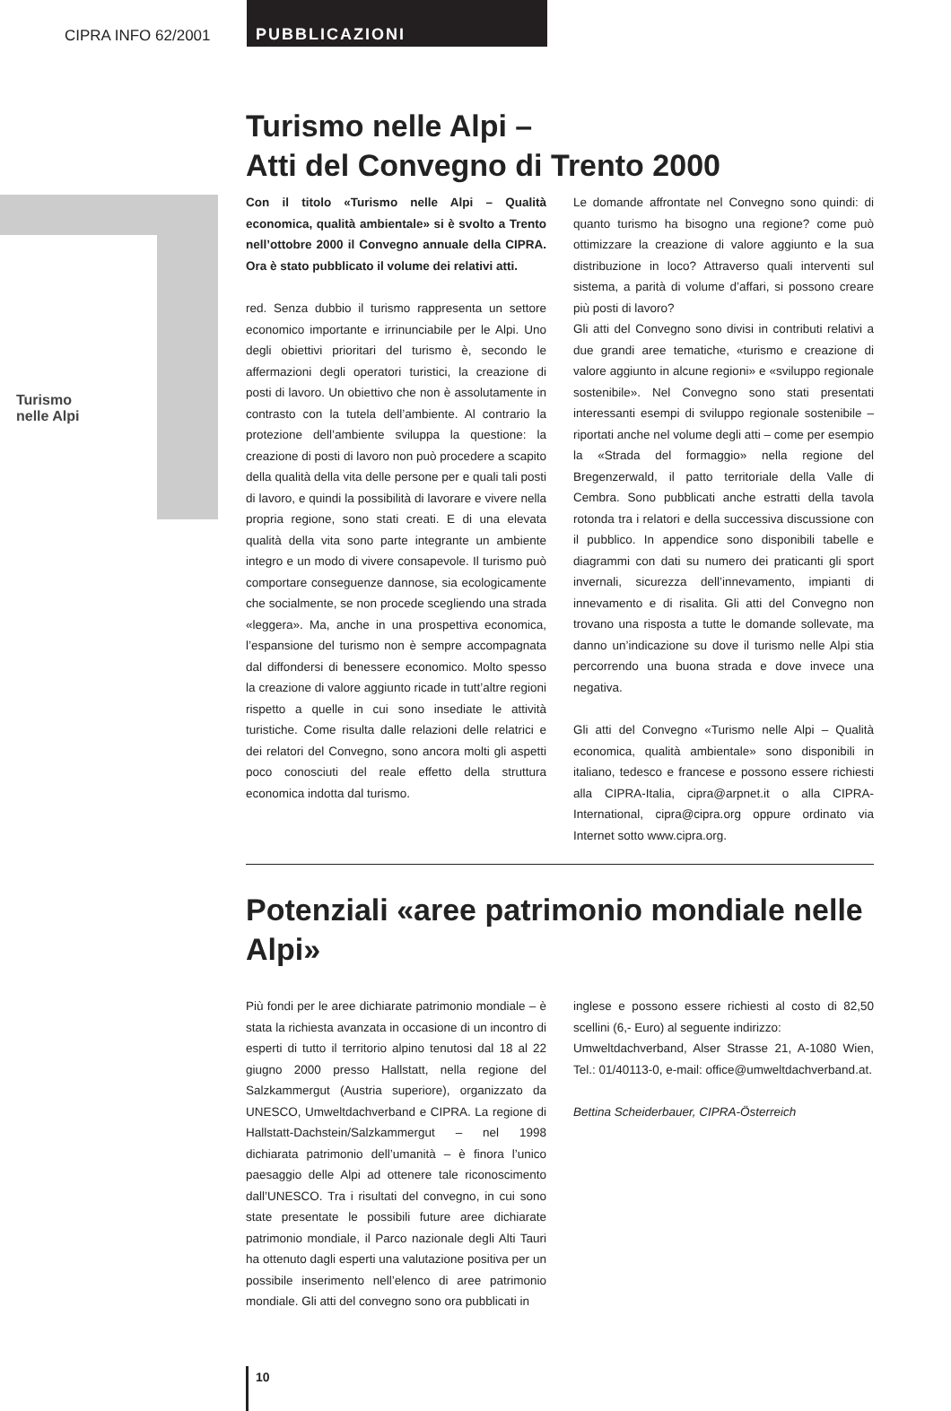CIPRA INFO 62/2001 PUBBLICAZIONI
Turismo
nelle Alpi
Turismo nelle Alpi –
Atti del Convegno di Trento 2000
Con il titolo «Turismo nelle Alpi – Qualità economica, qualità ambientale» si è svolto a Trento nell’ottobre 2000 il Convegno annuale della CIPRA. Ora è stato pubblicato il volume dei relativi atti.
red. Senza dubbio il turismo rappresenta un settore economico importante e irrinunciabile per le Alpi. Uno degli obiettivi prioritari del turismo è, secondo le affermazioni degli operatori turistici, la creazione di posti di lavoro. Un obiettivo che non è assolutamente in contrasto con la tutela dell’ambiente. Al contrario la protezione dell’ambiente sviluppa la questione: la creazione di posti di lavoro non può procedere a scapito della qualità della vita delle persone per e quali tali posti di lavoro, e quindi la possibilità di lavorare e vivere nella propria regione, sono stati creati. E di una elevata qualità della vita sono parte integrante un ambiente integro e un modo di vivere consapevole. Il turismo può comportare conseguenze dannose, sia ecologicamente che socialmente, se non procede scegliendo una strada «leggera». Ma, anche in una prospettiva economica, l’espansione del turismo non è sempre accompagnata dal diffondersi di benessere economico. Molto spesso la creazione di valore aggiunto ricade in tutt’altre regioni rispetto a quelle in cui sono insediate le attività turistiche. Come risulta dalle relazioni delle relatrici e dei relatori del Convegno, sono ancora molti gli aspetti poco conosciuti del reale effetto della struttura economica indotta dal turismo.
Le domande affrontate nel Convegno sono quindi: di quanto turismo ha bisogno una regione? come può ottimizzare la creazione di valore aggiunto e la sua distribuzione in loco? Attraverso quali interventi sul sistema, a parità di volume d’affari, si possono creare più posti di lavoro?
Gli atti del Convegno sono divisi in contributi relativi a due grandi aree tematiche, «turismo e creazione di valore aggiunto in alcune regioni» e «sviluppo regionale sostenibile». Nel Convegno sono stati presentati interessanti esempi di sviluppo regionale sostenibile – riportati anche nel volume degli atti – come per esempio la «Strada del formaggio» nella regione del Bregenzerwald, il patto territoriale della Valle di Cembra. Sono pubblicati anche estratti della tavola rotonda tra i relatori e della successiva discussione con il pubblico. In appendice sono disponibili tabelle e diagrammi con dati su numero dei praticanti gli sport invernali, sicurezza dell’innevamento, impianti di innevamento e di risalita. Gli atti del Convegno non trovano una risposta a tutte le domande sollevate, ma danno un’indicazione su dove il turismo nelle Alpi stia percorrendo una buona strada e dove invece una negativa.
Gli atti del Convegno «Turismo nelle Alpi – Qualità economica, qualità ambientale» sono disponibili in italiano, tedesco e francese e possono essere richiesti alla CIPRA-Italia, cipra@arpnet.it o alla CIPRA-International, cipra@cipra.org oppure ordinato via Internet sotto www.cipra.org.
Potenziali «aree patrimonio mondiale nelle Alpi»
Più fondi per le aree dichiarate patrimonio mondiale – è stata la richiesta avanzata in occasione di un incontro di esperti di tutto il territorio alpino tenutosi dal 18 al 22 giugno 2000 presso Hallstatt, nella regione del Salzkammergut (Austria superiore), organizzato da UNESCO, Umweltdachverband e CIPRA. La regione di Hallstatt-Dachstein/Salzkammergut – nel 1998 dichiarata patrimonio dell’umanità – è finora l’unico paesaggio delle Alpi ad ottenere tale riconoscimento dall’UNESCO. Tra i risultati del convegno, in cui sono state presentate le possibili future aree dichiarate patrimonio mondiale, il Parco nazionale degli Alti Tauri ha ottenuto dagli esperti una valutazione positiva per un possibile inserimento nell’elenco di aree patrimonio mondiale. Gli atti del convegno sono ora pubblicati in
inglese e possono essere richiesti al costo di 82,50 scellini (6,- Euro) al seguente indirizzo:
Umweltdachverband, Alser Strasse 21, A-1080 Wien, Tel.: 01/40113-0, e-mail: office@umweltdachverband.at.
Bettina Scheiderbauer, CIPRA-Österreich
10